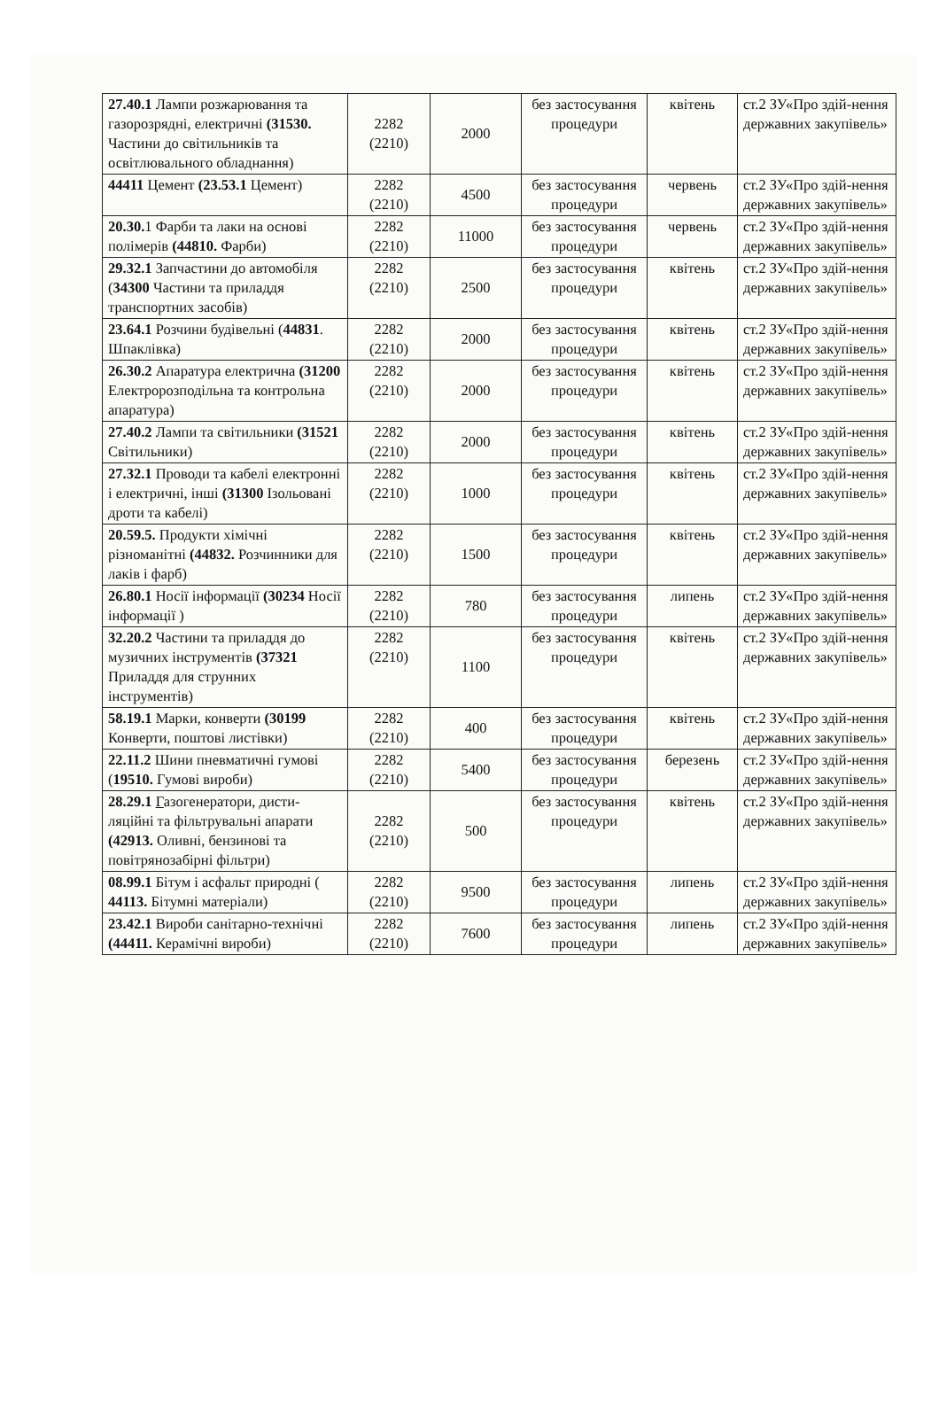| 27.40.1 Лампи розжарювання та газорозрядні, електричні (31530. Частини до світильників та освітлювального обладнання) | 2282 (2210) | 2000 | без застосування процедури | квітень | ст.2 ЗУ«Про здій-нення державних закупівель» |
| 44411 Цемент (23.53.1 Цемент) | 2282 (2210) | 4500 | без застосування процедури | червень | ст.2 ЗУ«Про здій-нення державних закупівель» |
| 20.30. 1 Фарби та лаки на основі полімерів (44810. Фарби) | 2282 (2210) | 11000 | без застосування процедури | червень | ст.2 ЗУ«Про здій-нення державних закупівель» |
| 29.32.1 Запчастини до автомобіля ( 34300 Частини та приладдя транспортних засобів) | 2282 (2210) | 2500 | без застосування процедури | квітень | ст.2 ЗУ«Про здій-нення державних закупівель» |
| 23.64.1 Розчини будівельні ( 44831 . Шпаклівка) | 2282 (2210) | 2000 | без застосування процедури | квітень | ст.2 ЗУ«Про здій-нення державних закупівель» |
| 26.30.2 Апаратура електрична (31200 Електророзподільна та контрольна апаратура) | 2282 (2210) | 2000 | без застосування процедури | квітень | ст.2 ЗУ«Про здій-нення державних закупівель» |
| 27.40.2 Лампи та світильники (31521 Світильники) | 2282 (2210) | 2000 | без застосування процедури | квітень | ст.2 ЗУ«Про здій-нення державних закупівель» |
| 27.32.1 Проводи та кабелі електронні і електричні, інші (31300 Ізольовані дроти та кабелі) | 2282 (2210) | 1000 | без застосування процедури | квітень | ст.2 ЗУ«Про здій-нення державних закупівель» |
| 20.59.5. Продукти хімічні різноманітні (44832. Розчинники для лаків і фарб) | 2282 (2210) | 1500 | без застосування процедури | квітень | ст.2 ЗУ«Про здій-нення державних закупівель» |
| 26.80.1 Носії інформації (30234 Носії інформації ) | 2282 (2210) | 780 | без застосування процедури | липень | ст.2 ЗУ«Про здій-нення державних закупівель» |
| 32.20.2 Частини та приладдя до музичних інструментів (37321 Приладдя для струнних інструментів) | 2282 (2210) | 1100 | без застосування процедури | квітень | ст.2 ЗУ«Про здій-нення державних закупівель» |
| 58.19.1 Марки, конверти (30199 Конверти, поштові листівки) | 2282 (2210) | 400 | без застосування процедури | квітень | ст.2 ЗУ«Про здій-нення державних закупівель» |
| 22.11.2 Шини пневматичні гумові ( 19510. Гумові вироби) | 2282 (2210) | 5400 | без застосування процедури | березень | ст.2 ЗУ«Про здій-нення державних закупівель» |
| 28.29.1 Г азогенератори, дисти-ляційні та фільтрувальні апарати (42913. Оливні, бензинові та повітрянозабірні фільтри) | 2282 (2210) | 500 | без застосування процедури | квітень | ст.2 ЗУ«Про здій-нення державних закупівель» |
| 08.99.1 Бітум і асфальт природні ( 44113. Бітумні матеріали) | 2282 (2210) | 9500 | без застосування процедури | липень | ст.2 ЗУ«Про здій-нення державних закупівель» |
| 23.42.1 Вироби санітарно-технічні (44411. Керамічні вироби) | 2282 (2210) | 7600 | без застосування процедури | липень | ст.2 ЗУ«Про здій-нення державних закупівель» |